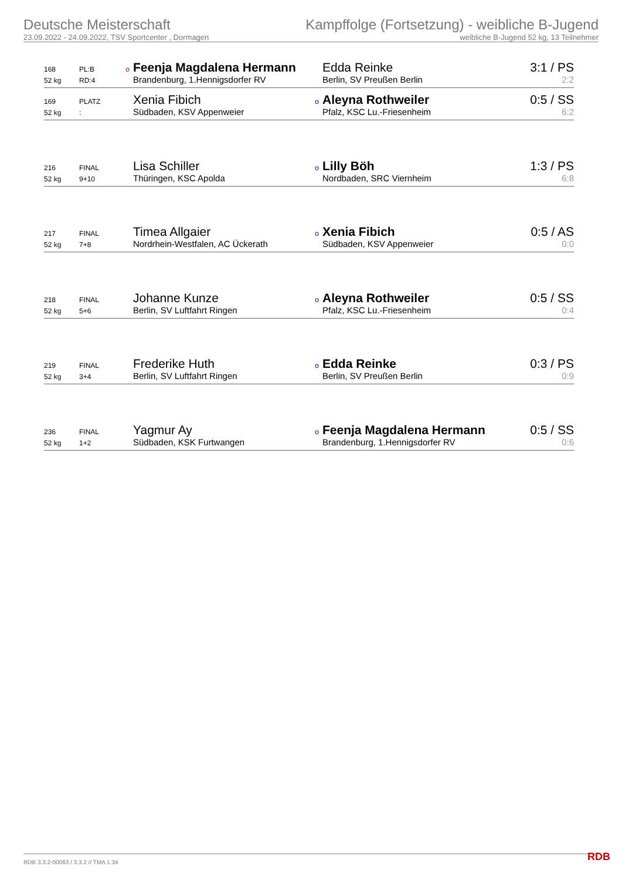Deutsche Meisterschaft
23.09.2022 - 24.09.2022, TSV Sportcenter , Dormagen
Kampffolge (Fortsetzung) - weibliche B-Jugend
weibliche B-Jugend 52 kg, 13 Teilnehmer
| 168 | PL:B | o | Feenja Magdalena Hermann | | Edda Reinke | 3:1 / PS |
| 52 kg | RD:4 | | Brandenburg, 1.Hennigsdorfer RV | | Berlin, SV Preußen Berlin | 2:2 |
| 169 | PLATZ | | Xenia Fibich | o | Aleyna Rothweiler | 0:5 / SS |
| 52 kg | : | | Südbaden, KSV Appenweier | | Pfalz, KSC Lu.-Friesenheim | 6:2 |
| 216 | FINAL | | Lisa Schiller | o | Lilly Böh | 1:3 / PS |
| 52 kg | 9+10 | | Thüringen, KSC Apolda | | Nordbaden, SRC Viernheim | 6:8 |
| 217 | FINAL | | Timea Allgaier | o | Xenia Fibich | 0:5 / AS |
| 52 kg | 7+8 | | Nordrhein-Westfalen, AC Ückerath | | Südbaden, KSV Appenweier | 0:0 |
| 218 | FINAL | | Johanne Kunze | o | Aleyna Rothweiler | 0:5 / SS |
| 52 kg | 5+6 | | Berlin, SV Luftfahrt Ringen | | Pfalz, KSC Lu.-Friesenheim | 0:4 |
| 219 | FINAL | | Frederike Huth | o | Edda Reinke | 0:3 / PS |
| 52 kg | 3+4 | | Berlin, SV Luftfahrt Ringen | | Berlin, SV Preußen Berlin | 0:9 |
| 236 | FINAL | | Yagmur Ay | o | Feenja Magdalena Hermann | 0:5 / SS |
| 52 kg | 1+2 | | Südbaden, KSK Furtwangen | | Brandenburg, 1.Hennigsdorfer RV | 0:6 |
RDB 3.3.2-00063 / 3.3.2 // TMA 1.34
RDB